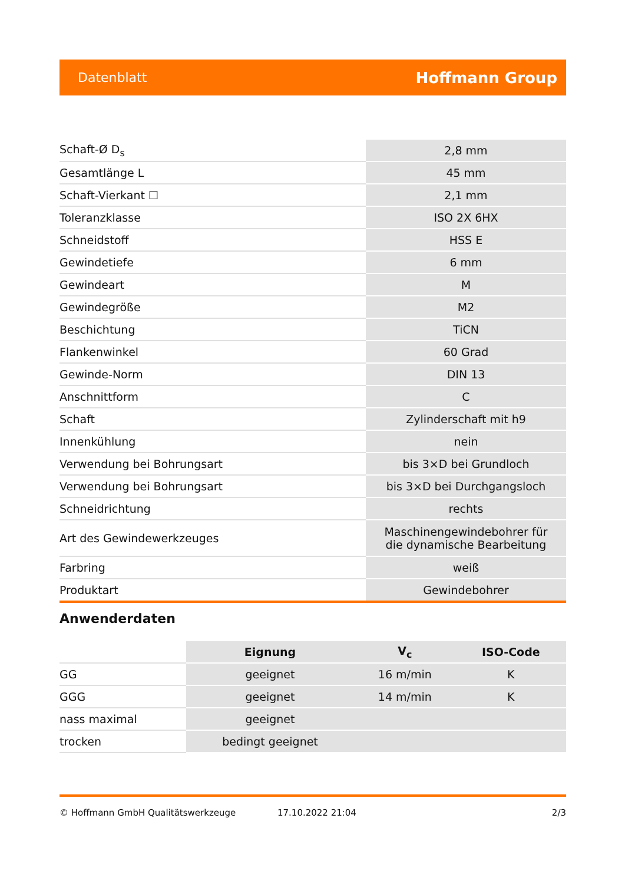Datenblatt Hoffmann Group
| Schaft-Ø D<sub>s</sub> | 2,8 mm |
| Gesamtlänge L | 45 mm |
| Schaft-Vierkant ☐ | 2,1 mm |
| Toleranzklasse | ISO 2X 6HX |
| Schneidstoff | HSS E |
| Gewindetiefe | 6 mm |
| Gewindeart | M |
| Gewindegröße | M2 |
| Beschichtung | TiCN |
| Flankenwinkel | 60 Grad |
| Gewinde-Norm | DIN 13 |
| Anschnittform | C |
| Schaft | Zylinderschaft mit h9 |
| Innenkühlung | nein |
| Verwendung bei Bohrungsart | bis 3×D bei Grundloch |
| Verwendung bei Bohrungsart | bis 3×D bei Durchgangsloch |
| Schneidrichtung | rechts |
| Art des Gewindewerkzeuges | Maschinengewindebohrer für die dynamische Bearbeitung |
| Farbring | weiß |
| Produktart | Gewindebohrer |
Anwenderdaten
| | Eignung | V<sub>c</sub> | ISO-Code |
| GG | geeignet | 16 m/min | K |
| GGG | geeignet | 14 m/min | K |
| nass maximal | geeignet | | |
| trocken | bedingt geeignet | | |
© Hoffmann GmbH Qualitätswerkzeuge 17.10.2022 21:04 2/3